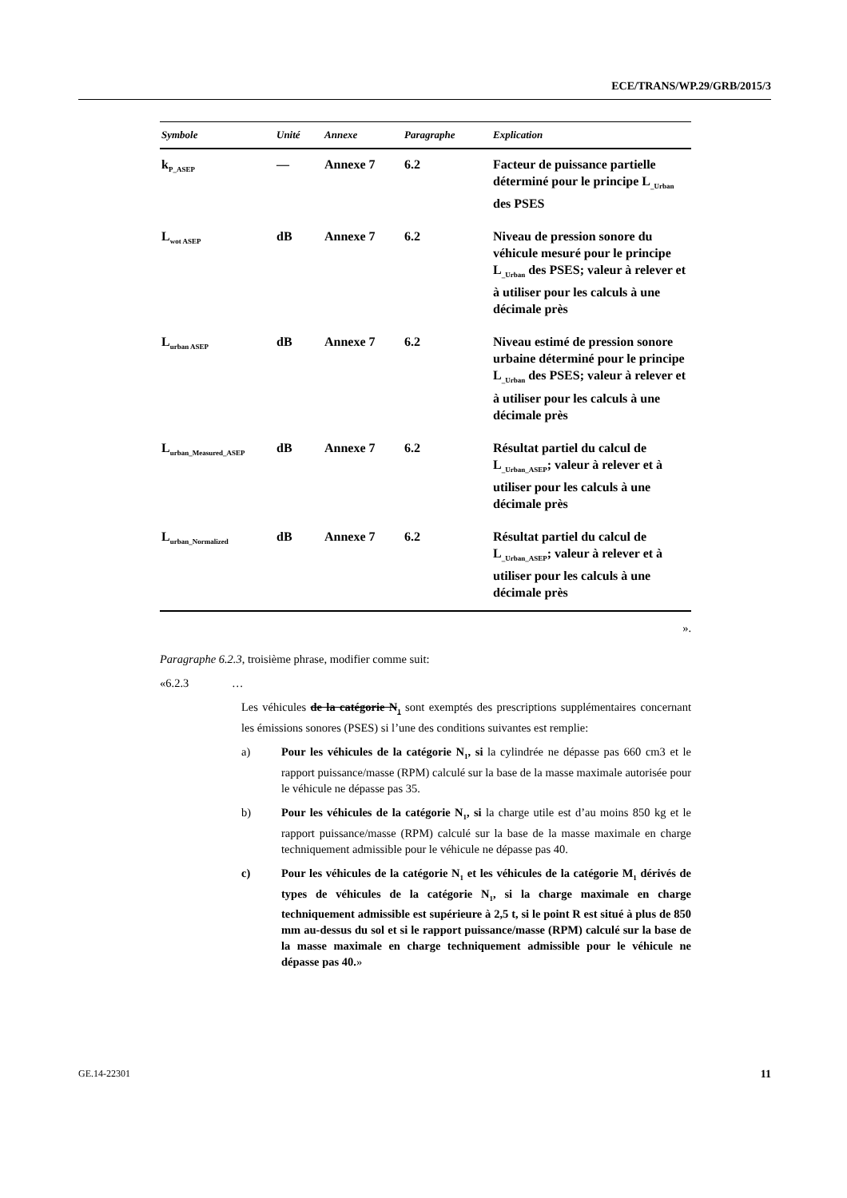ECE/TRANS/WP.29/GRB/2015/3
| Symbole | Unité | Annexe | Paragraphe | Explication |
| --- | --- | --- | --- | --- |
| k<sub>P_ASEP</sub> | — | Annexe 7 | 6.2 | Facteur de puissance partielle déterminé pour le principe L<sub>_Urban</sub> des PSES |
| L<sub>wot ASEP</sub> | dB | Annexe 7 | 6.2 | Niveau de pression sonore du véhicule mesuré pour le principe L<sub>_Urban</sub> des PSES; valeur à relever et à utiliser pour les calculs à une décimale près |
| L<sub>urban ASEP</sub> | dB | Annexe 7 | 6.2 | Niveau estimé de pression sonore urbaine déterminé pour le principe L<sub>_Urban</sub> des PSES; valeur à relever et à utiliser pour les calculs à une décimale près |
| L<sub>urban_Measured_ASEP</sub> | dB | Annexe 7 | 6.2 | Résultat partiel du calcul de L<sub>_Urban_ASEP</sub>; valeur à relever et à utiliser pour les calculs à une décimale près |
| L<sub>urban_Normalized</sub> | dB | Annexe 7 | 6.2 | Résultat partiel du calcul de L<sub>_Urban_ASEP</sub>; valeur à relever et à utiliser pour les calculs à une décimale près |
».
Paragraphe 6.2.3, troisième phrase, modifier comme suit:
«6.2.3 …
Les véhicules de la catégorie N<sub>1</sub> sont exemptés des prescriptions supplémentaires concernant les émissions sonores (PSES) si l’une des conditions suivantes est remplie:
a) Pour les véhicules de la catégorie N<sub>1</sub>, si la cylindrée ne dépasse pas 660 cm3 et le rapport puissance/masse (RPM) calculé sur la base de la masse maximale autorisée pour le véhicule ne dépasse pas 35.
b) Pour les véhicules de la catégorie N<sub>1</sub>, si la charge utile est d’au moins 850 kg et le rapport puissance/masse (RPM) calculé sur la base de la masse maximale en charge techniquement admissible pour le véhicule ne dépasse pas 40.
c) Pour les véhicules de la catégorie N<sub>1</sub> et les véhicules de la catégorie M<sub>1</sub> dérivés de types de véhicules de la catégorie N<sub>1</sub>, si la charge maximale en charge techniquement admissible est supérieure à 2,5 t, si le point R est situé à plus de 850 mm au-dessus du sol et si le rapport puissance/masse (RPM) calculé sur la base de la masse maximale en charge techniquement admissible pour le véhicule ne dépasse pas 40.»
GE.14-22301 11